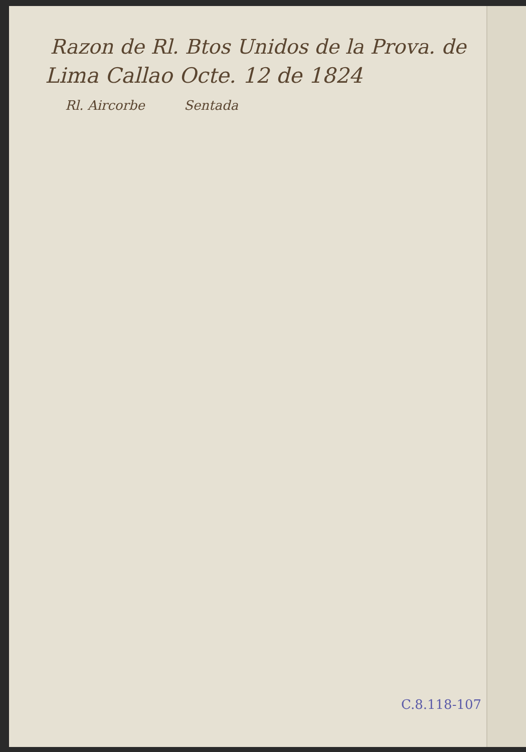Razon de Rl. Btos Unidos de la Prova. de
Lima Callao Octe. 12 de 1824
Rl. Aircorbe Sentada
C.8.118-107